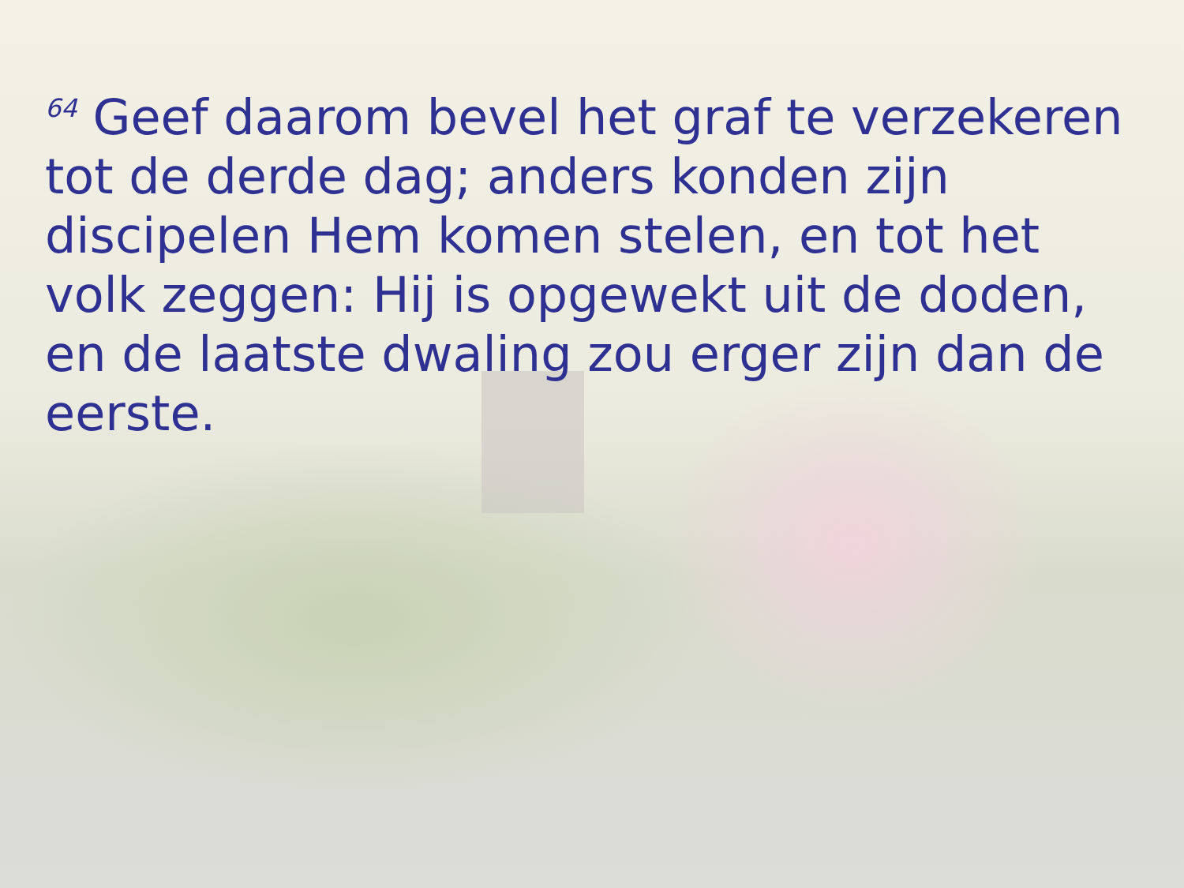<sup>64</sup> Geef daarom bevel het graf te verzekeren tot de derde dag; anders konden zijn discipelen Hem komen stelen, en tot het volk zeggen: Hij is opgewekt uit de doden, en de laatste dwaling zou erger zijn dan de eerste.